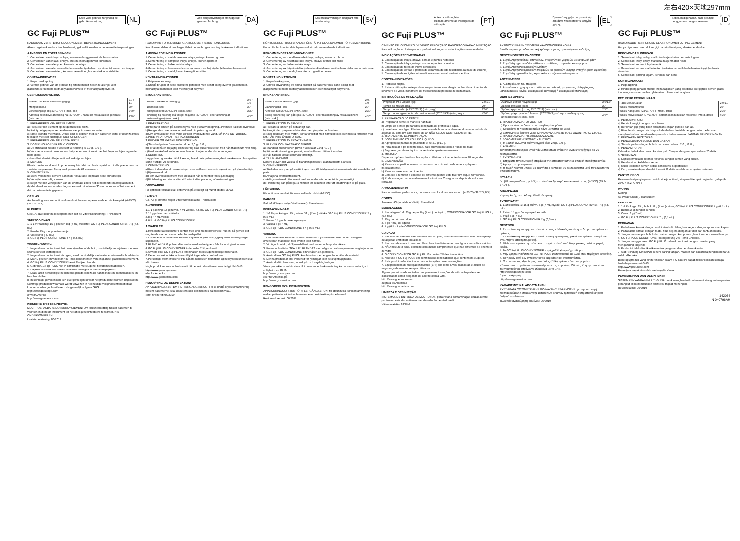左右420×天地297mm
Lees voor gebruik zorgvuldig de gebruiksaanwijzing. NL
GC Fuji PLUS™
RADIOPAAK VERSTERKT GLASIONOMEER BEVESTIGINGSCEMENT
Alleen te gebruiken door tandheelkundig gekwalificeerden in de vermelde toepassingen.
AANBEVOLEN TOEPASSINGEN
1. Cementeren van inlays, onlays, kronen en bruggen met als basis metaal
2. Cementeren van inlays, onlays, kronen en bruggen van kunsthars
3. Cementeren van alle typen keramische inlays
4. Cementeren van alle versterkte keramische (gebakken op zirkonia) kronen en bruggen
5. Cementeren van metalen, keramische en fiberglas versterkte wortelstifte.
CONTRA-INDICATIES
1. Pulpa overkapping.
2. Vermijd gebruik van dit product bij patiënten met bekende allergie voor glasionomeercement, methacrylaatmonomeer of methacrylaatpolymeer.
GEBRUIKSAANWIJZING
| Poeder / Vloeistof verhouding (g/g) | 2,0 / 1,0 |
| Mengtijd (sec.) | 20" |
| Verwerkingstijd (bij 23°C/73°F) (min., sec.) | 2'30" |
| Aanvang definitieve afwerking na (37°C/99°F, nadat de restauratie is geplaatst) (min., sec.) | 4'30" |
1. PREPAREREN VAN HET ELEMENT
a) Prepareer het element op de gebruikelijke wijze.
b) Reinig het geprepareerde element met puimsteen en water.
c) Spoel grondig met water. Droog door te deppen met een katoenen watje of door zachtjes te blazen met een luchtspuit. NIET UITDROGEN.
2. PREPAREREN VAN DE RESTAURATIE
3. DOSERING POEDER EN VLOEISTOF
a) De standaard poeder / vloeistof verhouding is 2,0 g / 1,0 g.
b) Voor het accuraat doseren van het poeder, wordt eerst met het flesje zachtjes tegen de hand getikt.
c) Houd het vloeistofflesje verticaal en knijp zachtjes.
4. MENGEN
Plaats poeder en vloeistof op het mengblok. Met de plastic spatel wordt alle poeder aan de vloeistof toegevoegd. Meng snel gedurende 20 seconden.
5. CEMENTEREN
a) Breng voldoende cement aan in de restauratie en plaats deze onmiddellijk.
b) Verwijder overtollig cement.
c) Begin met het verwijderen van de overmaat zodra het cement rubberachtig aanvoelt.
d) Met afwerken kan worden begonnen na 4 minuten en 30 seconden vanaf het moment dat de restauratie is geplaatst.
OPSLAG
Aanbevelling voor een optimaal resultaat, bewaar op een koele en donkere plek (4-25°C) (39.2-77.0°F).
KLEUREN
Geel, A3 (De kleuren corresponderen met de Vita® Kleurenring), Translucent
VERPAKKINGEN
1. 1-1 verpakking: 15 g poeder, 8 g (7 mL) vloeistof, GC Fuji PLUS CONDITIONER 7 g (6,5 mL)
2. Poeder 15 g met poedermaatje
3. Vloeistof 8 g (7 mL)
4. GC Fuji PLUS CONDITIONER 7 g (6,5 mL)
WAARSCHUWING
1. In geval van contact met het orale slijmvlies of de huid, onmiddellijk verwijderen met een sponsje of een wattenpellet.
2. In geval van contact met de ogen, spoel onmiddellijk met water en win medisch advies in.
3. MENG poeder en vloeistof NIET met componenten van enig ander glasionomeercement.
4. GC Fuji PLUS CONDITIONER bevat 2% ijzerchloride.
5. Gebruik GC Fuji PLUS niet in combinatie met eugenol bevattende materialen.
6. Dit product wordt niet aanbevolen voor vullingen of voor stompopbouw.
7. Draag altijd persoonlijke beschermingsmiddelen zoals handschoenen, mondmaskers en beschermbrillen.
8. In sommige gevallen kan een overgevoeligheid voor het product niet worden uitgesloten.
Sommige producten waarnaar wordt verwezen in het huidige veiligheidsinformatieblad kunnen worden geclassificeerd als gevaarlijk volgens GHS.
http://www.gceurope.com
of voor Amerika
http://www.gcamerica.com
REINIGING EN DESINFECTIE:
MULTI-TOEPASBARE DOSEERSYSTEMEN: Om kruisbesmetting tussen patiënten te voorkomen dient dit instrument en het label gedesinfecteerd te worden. NIET ONDERDOMPELEN.
Laatste herziening: 06/2019
Læs brugsanvisningen omhyggeligt igennem før brug. DA
GC Fuji PLUS™
RADIOPAKE FORSTÆRKET GLASIONOMERRETENTIONSCEMENT
Kun til anvendelse af tandlæger til de i denne brugsanvisning beskrevne indikationer.
ANBEFALEDE INDIKATIONER
1. Cementering af metal-baserede inlays, onlays, kroner og broer
2. Cementering af komposit inlays, onlays, kroner og broer
3. Cementering af helkeramiske inlays
4. Cementering af keramiske kroner og broer med høj styrke (zirkonium baserede)
5. Cementering af metal, keramiske og fiber stifter
KONTRAINDIKATIONER
1. Pulpaoverkapning.
2. Undgå brugen af dette produkt til patienter med kendt allergi overfor glasionomer, methacrylat monomer eller methakrylat polymer.
BRUGSANVISNING
| Pulver / Væske forhold (g/g) | 2,0 / 1,0 |
| Blandetid (sek.) | 20" |
| Arbejdstid (ved 23°C/73°F) (min., sek.) | 2'30" |
| Finishing og polering må tidligst begynde (37°C/99°F, efter afbinding af restaureringen) (min., sek.) | 4'30" |
1. PRÆPARATION
a) Præparer tanden på sædvanligvis. Ved pulpaoverkapning, anvendes kalcium hydroxyd.
b) Rengør den præparerede tand med pimpsten og vand.
c) Skyl omhyggeligt med vand og fjern overskydende vand. MÅ IKKE UDTØRRES.
2. PRÆPARATION AF RESTAURERINGEN
3. PULVER OG VÆSKE DISPENSERING
a) Standard pulver / væske forhold er 2,0 g / 1,0 g.
b) For at opnå en nøjagtig dispensering slås pulverflasket let mod håndfladen før hver brug.
c) Hold væskeflasken lodret med bunden i vejret under dispenseringen.
4. UDRØRING
Læg pulver og væske på blokken, og bland hele pulvermængden i væsken via plastspatlen. Bland hurtigt i 20 sekunder.
5. CEMENTERING
a) Dæk indersiden af restaureringen med sufficient cement, og sæt den på plads hurtigt.
b) Fjern overskud.
c) Fjern overskudscement med en scaler når cementen føles gummiagtig.
d) Finishering kan starte efter 4 ½ minut efter placering af restaureringen.
OPBEVARING
For optimalt resultat skal, opbevares på et køligt og mørkt sted (4-25°C).
FARVER
Gul, A3 (Farverne følger Vita® farveskalaen), Translucent
PAKNINGER
1. 1-1 pakning: 15 g pulver, 7 mL væske, 6,5 mL GC Fuji PLUS CONDITIONER 7 g
2. 15 g pulver med måleske
3. 8 g / 7 mL væske
4. 6,5 mL GC Fuji PLUS CONDITIONER
ADVARSLER
1. Hvis materialet kommer i kontakt med oral bløddelsvæv eller huden: så fjernes det omgående med en svamp eller bomuldspellet.
2. I tilfælde af at materialet kommer i øjnene skylles omhyggeligt med vand og søge lægehjælp.
3. BLAND ALDRIG pulver eller væske med andre typer / fabrikater af glasionomer.
4. GC Fuji PLUS CONDITIONER indeholder 2 % jernklorid.
5. Anvend ikke GC Fuji PLUS i kombination med eugenolholdige materialer.
6. Dette produkt er ikke indiceret til fyldninger eller core build-up.
7. Personlige værnemidler (PPE) såsom handsker, mundbind og beskyttelsesbriller skal altid bæres.
Nogle produkter som er beskrevet i IFU er evt. klassificeret som farlig i hht GHS.
http://www.gceurope.com
eller for Amerika
http://www.gcamerica.com
RENGØRING OG DESINFEKTION:
APPLICERINGSSYSTEM TIL FLERGANGSBRUG: For at undgå krydskontaminering mellem patienterne, skal disse enheder desinficeres på mellemniveau.
Sidst revideret: 06/2019
Läs bruksanvisningen noggrant före användning. SV
GC Fuji PLUS™
RÖNTGENKONTRASTERANDE FÖRSTÄRKT GLASJONOMER FÖR CEMENTERING
Enbart för bruk av tandvårdspersonal vid rekommenderade indikationer.
REKOMMENDERADE INDIKATIONER
1. Cementering av metallbaserade inlays, onlays, kronor och broar
2. Cementering av resinbaserade inlays, onlays, kronor och broar
3. Cementering av helkeramiska inlays
4. Cementering av högförstärkta (zirkoniumdioxidbaserade) helkeramiska kronor och broar
5. Cementering av metall-, keramik- och glasfiberpelare
KONTRAINDIKATIONER
1. Pulpaöverkappning.
2. Undvik användning av denna produkt på patienter med känd allergi mot glasjonomercement, metakrylat monomerer eller metakrylat polymerer.
BRUKSANVISNING
| Pulver / vätske relation (g/g) | 2,0 / 1,0 |
| Blandningstid (sek.) | 20" |
| Arbetstid (vid 23°C/73°F) (min., sek.) | 2'30" |
| Slutlig finishering kan påbörjas (37°C/99°F, efter fastsättning av restaurationen) (min., sek.) | 4'30" |
1. PREPARATION AV TANDEN
a) Preparera tanden på sedvanligt sätt.
b) Rengör den preparerade tanden med pimpsten och vatten.
c) Skölj noggrant med vatten. Torka försiktigt med bomullspellet eller blästra försiktigt med luft. FÅR INTE ÖVERTORKAS.
2. PREPARATION AV ERSÄTTNINGEN
3. PULVER OCH VÄTSKA DOSERING
a) Standard proportionen pulver / vätska är 2,0 g / 1,0 g.
b) För exakt dosering av pulvret, knacka flaskan lätt mot handen.
c) Håll flaskan lodrätt och tryck försiktigt.
4. TILLBLANDNING
Dosera pulver och vätska på blandningsblocket. Blanda snabbt i 20 sek.
5. CEMENTERING
a) Täck den inre ytan på ersättningen med tillräckligt mycket cement och sätt omedelbart på plats.
b) Avlägsna överskottscement.
c) Avlägsna överskottscement med en scaler när cementet är gummiaktigt.
d) Finishering kan påbörjas 4 minuter 30 sekunder efter att ersättningen är på plats.
FÖRVARING
För optimala resultat, förvaras kallt och mörkt (4-25°C).
FÄRGER
Gul, A3 (Färgen enligt Vita® skalan), Translucent
FÖRPACKNINGAR
1. 1-1 förpackningar: 15 g pulver / 8 g (7 mL) vätska / GC Fuji PLUS CONDITIONER 7 g (6,5 mL)
2. Pulver 15 g och doseringsskopa
3. Vätska 8 g (7 mL)
4. GC Fuji PLUS CONDITIONER 7 g (6,5 mL)
VARNING
1. Om materialet kommer i kontakt med oral mjukvävnader eller huden: avlägsna omedelbart materialet med svamp eller bomull.
2. Vid ögonkontakt, skölj omedelbart med vatten och uppsök läkare.
3. Pulver och vätska SKALL EJ BLANDAS med några andra komponenter av glasjonomer.
4. GC Fuji PLUS CONDITIONER innehåller 2% järnklorid.
5. Använd inte GC Fuji PLUS i kombination med eugenolinnehållande material.
6. Denna produkt är inte indicerad för fyllningar eller pelaruppbyggnader.
7. Använd alltid handskar, munskydd och skyddsglasögon.
Vissa produkter som hänvisas till i nuvarande Bruksanvisning kan anses som farliga i enlighet med GHS.
http://www.gceurope.com
eller för Amerika på
http://www.gcamerica.com
RENGÖRING OCH DESINFEKTION:
APPLICERINGSSYSTEM FÖR FLERGÅNGSBRUK: för att undvika korskontaminering mellan patienter så fodrar dessa enheter desinfektion på mellannivå.
Reviderad senast: 06/2019
Antes de utilizar, leia cuidadosamente as instruções de utilização. PT
GC Fuji PLUS™
CIMENTO DE IONÓMERO DE VIDRO REFORÇADO RADIOPACO PARA CIMENTAÇÃO
Para utilização exclusiva por um profissional segundo as indicações recomendadas.
INDICAÇÕES RECOMENDADAS
1. Cimentação de inlays, onlays, coroas e pontes metálicos
2. Cimentação de inlays, onlays, coroas e pontes de resina
3. Cimentação de todos os inlays cerâmicos
4. Cimentação de coroas e pontes de cerâmica de alta resistência (à base de zircónio)
5. Cimentação de espigões intra-radiculares em metal, cerâmica e fibra
CONTRA-INDICAÇÕES
1. Proteção pulpar.
2. Evitar a utilização deste produto em pacientes com alergia conhecida a cimentos de ionómero de vidro, monómero de metacrilato ou polímero de metacrilato.
INSTRUÇÕES DE UTILIZAÇÃO
| Proporção Pó / Líquido (g/g) | 2,0/1,0 |
| Tempo de mistura (seg.) | 20" |
| Tempo de trabalho (a 23°C/73°F) (min., seg.) | 2'30" |
| Tempo de secagem dentro da cavidade oral (37°C/99°F) (min., seg.) | 4'30" |
1. PREPARAÇÃO DO DENTE
a) Preparar o dente da maneira habitual.
b) Limpe os dentes preparados com pasta de profilaxia e água.
c) Lave bem com água. Elimine o excesso de humidade absorvendo com uma bola de algodão ou com um jacto suave de ar. NÃO SEQUE COMPLETAMENTE.
2. TRATAMENTO DA PREPARAÇÃO
3. DOSEAMENTO DO PÓ E DO LÍQUIDO
a) A proporção padrão de pó/líquido é de 2,0 g/1,0 g.
b) Para dosear o pó com precisão, bata suavemente com o frasco na mão.
c) Segure o garrafa de líquido na vertical e aperte suavemente.
4. MISTURA
Dispense o pó e o líquido sobre a placa. Misture rapidamente durante 20 segundos.
5. CIMENTAÇÃO
a) Revista a superfície interna do restauro com cimento suficiente e aplique-o imediatamente.
b) Remova o excesso de cimento.
c) Comece a remover o excesso de cimento quando este tiver um toque borrachoso.
d) Pode começar com o acabamento 4 minutos e 30 segundos depois de colocar o restauro.
ARMAZENAMENTO
Para uma ótima performance, conserve num local fresco e escuro (4-25°C) (39,2-77,0°F).
CORES
Amarelo, A3 (tonalidade Vita®), Translúcido
EMBALAGENS
1. Embalagem 1-1: 15 g de pó, 8 g (7 mL) de líquido, CONDICIONADOR GC Fuji PLUS 7 g (6,5 mL)
2. 15 g de pó com colher
3. 8 g (7 mL) de líquido
4. 7 g (6,5 mL) de CONDICIONADOR GC Fuji PLUS
CUIDADO
1. Em caso de contacto com o tecido oral ou pele, retire imediatamente com uma esponja ou algodão embebido em álcool.
2. Em caso de contacto com os olhos, lave imediatamente com água e consulte o médico.
3. NÃO misture o pó ou o líquido com outros componentes que não cimentos de ionómero de vidro.
4. O CONDICIONADOR GC Fuji PLUS contém 2% de cloreto férrico.
5. Não use o GC Fuji PLUS em combinação com materiais que contenham eugenol.
6. Este produto não é indicado para obturações ou reconstruções.
7. Equipamentos de proteção individual (EPI) tais como luvas, máscaras e óculos de segurança devem ser sempre utilizados.
Alguns produtos referenciados nas presentes instruções de utilização podem ser classificados como perigosos de acordo com a GHS.
http://www.gceurope.com
ou para as Américas
http://www.gcamerica.com
LIMPEZA E DESINFEÇÃO:
SISTEMAS DE ENTREGA DE MULTIUSOS: para evitar a contaminação cruzada entre pacientes, este dispositivo requer desinfeção de nível médio.
Última revisão: 06/2019
Πριν από τη χρήση παρακαλούμε διαβάστε προσεκτικά τις οδηγίες χρήσης. EL
GC Fuji PLUS™
ΑΚΤΙΝΟΣΚΙΕΡΗ ΕΝΙΣΧΥΜΕΝΗ ΥΑΛΟΙΟΝΟΜΕΡΗ ΚΟΝΙΑ
Διατίθεται μόνο για οδοντιατρική χρήση και για τις προτεινόμενες ενδείξεις.
ΠΡΟΤΕΙΝΟΜΕΝΕΣ ΕΝΔΕΙΞΕΙΣ
1. Συγκόλληση ενθέτων, επενθέτων, στεφανών και γεφυρών με μεταλλική βάση
2. Συγκόλληση ρητινωδών ενθέτων, επενθέτων, στεφανών και γεφυρών
3. Συγκόλληση ολοκεραμικών ενθέτων
4. Συγκόλληση ολοκεραμικών στεφανών και γεφυρών υψηλής αντοχής (βάση ζιρκονίου)
5. Συγκόλληση μεταλλικών, κεραμικών και αξόνων υαλονημάτων
ΑΝΤΕΝΔΕΙΞΕΙΣ
1. Άμεση κάλυψη του πολφού.
2. Αποφύγετε τη χρήση του προϊόντος σε ασθενείς με γνωστές αλλεργίες στις υαλοϊονομερείς κονίες, μεθακρυλικό μονομερή ή μεθακρυλικά πολυμερή.
ΟΔΗΓΙΕΣ ΧΡΗΣΗΣ
| Αναλογία σκόνης / υγρού (g/g) | 2,0/1,0 |
| Χρόνος ανάμιξης (sec) | 20" |
| Χρόνος εργασίας (στους 23°C/73°F) (min., sec) | 2'30" |
| Χρόνος μέχρι την τελική λείανση (37°C/99°F, μετά την τοποθέτηση της αποκατάστασης) (min., sec) | 4'30" |
1. ΠΡΟΕΤΟΙΜΑΣΙΑ ΤΟΥ ΔΟΝΤΙΟΥ
α) Προετοιμάστε το δόντι με το συνηθισμένο τρόπο.
β) Καθαρίστε το προετοιμασμένο δόντι με πάστα και νερό.
γ) Ξεπλύνετε με άφθονο νερό. ΜΗΝ ΑΦΥΔΑΤΩΝΕΤΕ ΤΟΥΣ ΟΔΟΝΤΙΚΟΥΣ ΙΣΤΟΥΣ.
2. ΠΡΟΕΤΟΙΜΑΣΙΑ ΤΗΣ ΑΠΟΚΑΤΑΣΤΑΣΗΣ
3. ΔΟΣΟΜΕΤΡΗΣΗ ΣΚΟΝΗΣ ΚΑΙ ΥΓΡΟΥ
α) Η βασική αναλογία σκόνης/υγρού είναι 2,0 g / 1,0 g.
4. ΑΝΑΜΙΞΗ
Τοποθετήστε σκόνη και υγρό πάνω στο μπλοκ ανάμιξης. Αναμίξτε γρήγορα για 20 δευτερόλεπτα.
5. ΣΥΓΚΟΛΛΗΣΗ
α) Επιχρίστε την εσωτερική επιφάνεια της αποκατάστασης με επαρκή ποσότητα κονίας.
β) Αφαιρέστε την περίσσεια.
δ) Η τελική λείανση μπορεί να ξεκινήσει 4 λεπτά και 30 δευτερόλεπτα μετά την έδραση της αποκατάστασης.
ΦΥΛΑΞΗ
Για βέλτιστη απόδοση, φυλάξτε το υλικό σε δροσερό και σκοτεινό μέρος (4-25°C) (39,2-77,0°F).
ΑΠΟΧΡΩΣΕΙΣ
Κίτρινη, Απόχρωση A3 της Vita®, Διαφανής
ΣΥΣΚΕΥΑΣΙΕΣ
1. Συσκευασία 1-1: 15 g σκόνη, 8 g (7 mL) υγρού, GC Fuji PLUS CONDITIONER 7 g (6,5 mL)
2. Σκόνη 15 g με δοσομετρικό κουτάλι
3. Υγρό 8 g (7 mL)
4. GC Fuji PLUS CONDITIONER 7 g (6,5 mL)
ΠΡΟΣΟΧΗ
1. Σε περίπτωση επαφής του υλικού με τους μαλθακούς ιστούς ή το δέρμα, αφαιρέστε το αμέσως.
2. Σε περίπτωση επαφής του υλικού με τους οφθαλμούς, ξεπλύνετε αμέσως με νερό και αναζητήστε ιατρική συμβουλή.
3. ΜΗΝ αναμειγνύετε τη σκόνη και το υγρό με υλικά από διαφορετικές υαλοϊονομερείς κονίες.
4. Το GC Fuji PLUS CONDITIONER περιέχει 2% χλωριούχο σίδηρο.
5. Μην χρησιμοποιήσετε το GC Fuji PLUS σε συνδυασμό με υλικά που περιέχουν ευγενόλη.
6. Το προϊόν αυτό δεν ενδείκνυται για εμφράξεις και ανασυστάσεις.
7. Ο προσωπικός εξοπλισμός ασφαλείας (ΠΕΑ) πρέπει πάντα να φοριέται.
Κάποια από τα προϊόντα που αναφέρονται στις παρούσες Οδηγίες Χρήσης μπορεί να ταξινομηθούν ως επικίνδυνα σύμφωνα με το GHS.
http://www.gceurope.com
ή για την Αμερική
http://www.gcamerica.com
ΚΑΘΑΡΙΣΜΟΣ ΚΑΙ ΑΠΟΛΥΜΑΝΣΗ:
ΣΥΣΤΗΜΑΤΑ ΔΟΣΟΜΕΤΡΗΣΗΣ ΠΟΛΛΑΠΛΗΣ ΕΦΑΡΜΟΓΗΣ: για την αποφυγή διασταυρούμενης επιμόλυνσης μεταξύ των ασθενών η συσκευή αυτή απαιτεί μέτριου βαθμού απολύμανση.
Τελευταία αναθεώρηση κειμένου: 06/2019
Sebelum digunakan, baca petunjuk penggunaan dengan seksama. ID
GC Fuji PLUS™
RADIOPAQUE REINFORCED GLASS IONOMER LUTING CEMENT
Hanya digunakan oleh dokter gigi pada indikasi yang direkomendasikan
REKOMENDASI INDIKASI
1. Semenisasi inlay, onlay, mahkota dan jembatan berbasis logam
2. Semenisasi inlay, onlay, mahkota dan jembatan resin
3. Semenisasi semua inlay keramik
4. Semenisasi semua mahkota dan jembatan keramik berkekuatan tinggi (berbasis zirconia)
5. Semenisasi posting logam, keramik, dan serat
KONTRAINDIKASI
1. Pulp capping.
2. Hindari penggunaan produk ini pada pasien yang diketahui alergi pada semen glass ionomer, monomer methacrylate atau polimer methacrylate.
PETUNJUK PENGGUNAAN
| Ratio Bubuk/Cairan | 2,0/1,0 |
| Waktu pencampuran | 20" |
| Waktu manipulasi (23°C /73°F) (menit, detik) | 2'30" |
| Waktu penyelesaian (37°C /99°F, setelah mendudukkan restorasi) (menit, detik) | 4'30" |
1. PERSIAPAN GIGI
a) Persiapkan gigi dengan cara biasa.
b) Bersihkan gigi yang telah disiapkan dengan pumice dan air.
c) Bilas bersih dengan air. Hapus kelembaban berlebih dengan cotton pellet atau menghembuskan perlahan dengan udara bebas minyak. JANGAN MENGERINGKAN.
2. PERSIAPAN RESTORASI
3. PENGELUARAN BUBUK DAN CAIRAN
a) Standar perbandingan bubuk dan cairan adalah 2,0 g /1,0 g.
4. PENCAMPURAN
Keluarkan bubuk dan cairan ke atas pad. Campur dengan cepat selama 20 detik.
5. SEMENTASI
a) Lapisi permukaan internal restorasi dengan semen yang cukup.
b) Pembersihan kelebihan semen.
c) Mulai kelebihan semen ketika konsistensi seperti karet.
d) Penyelesaian dapat dimulai 4 menit 30 detik setelah penempatan restorasi.
PENYIMPANAN
Rekomendasi penyimpanan untuk kinerja optimal, simpan di tempat dingin dan gelap (4-25°C / 39.2-77.0°F).
WARNA
Kuning
A3 (Vita® Shade), Translucent
KEMASAN
1. 1-1 Package: 15 g bubuk, 8 g (7 mL) cairan, GC Fuji PLUS CONDITIONER 7 g (6,5 mL)
2. Bubuk 15 g dengan sendok
3. Cairan 8 g (7 mL)
4. GC Fuji PLUS CONDITIONER 7 g (6,5 mL)
PERHATIAN
1. Pada kasus kontak dengan mulut atau kulit, hilangkan segera dengan spons atau kapas.
2. Pada kasus kontak dengan mata, bilas segera dengan air dan cari bantuan medis.
3. Jangan mencampur bubuk dan cairan dengan komponen glass ionomer cement lainnya.
4. GC Fuji PLUS CONDITIONER mengandung 2% Ferric Chloride.
5. Jangan menggunakan GC Fuji PLUS dalam kombinasi dengan material yang mengandung eugenol.
6. Produk ini tidak diindikasikan untuk pengisian dan pembentukan inti.
7. Alat Pelindung Diri (APD) seperti sarung tangan, masker dan kacamata pengaman harus selalu dikenakan.
Beberapa produk yang direferensikan dalam IFU saat ini dapat diklasifikasikan sebagai berbahaya menurut GHS.
http://www.gceurope.com
Dapat juga dapat diperoleh dari supplier Anda.
PEMBERSIHAN DAN DESINFEKSI:
SISTEM PENYAMPAIN MULTI-GUNA: untuk menghindari kontaminasi silang antara pasien perangkat ini membutuhkan disinfeksi tingkat menengah.
Revisi terakhir: 06/2019
142064
N 040796AH